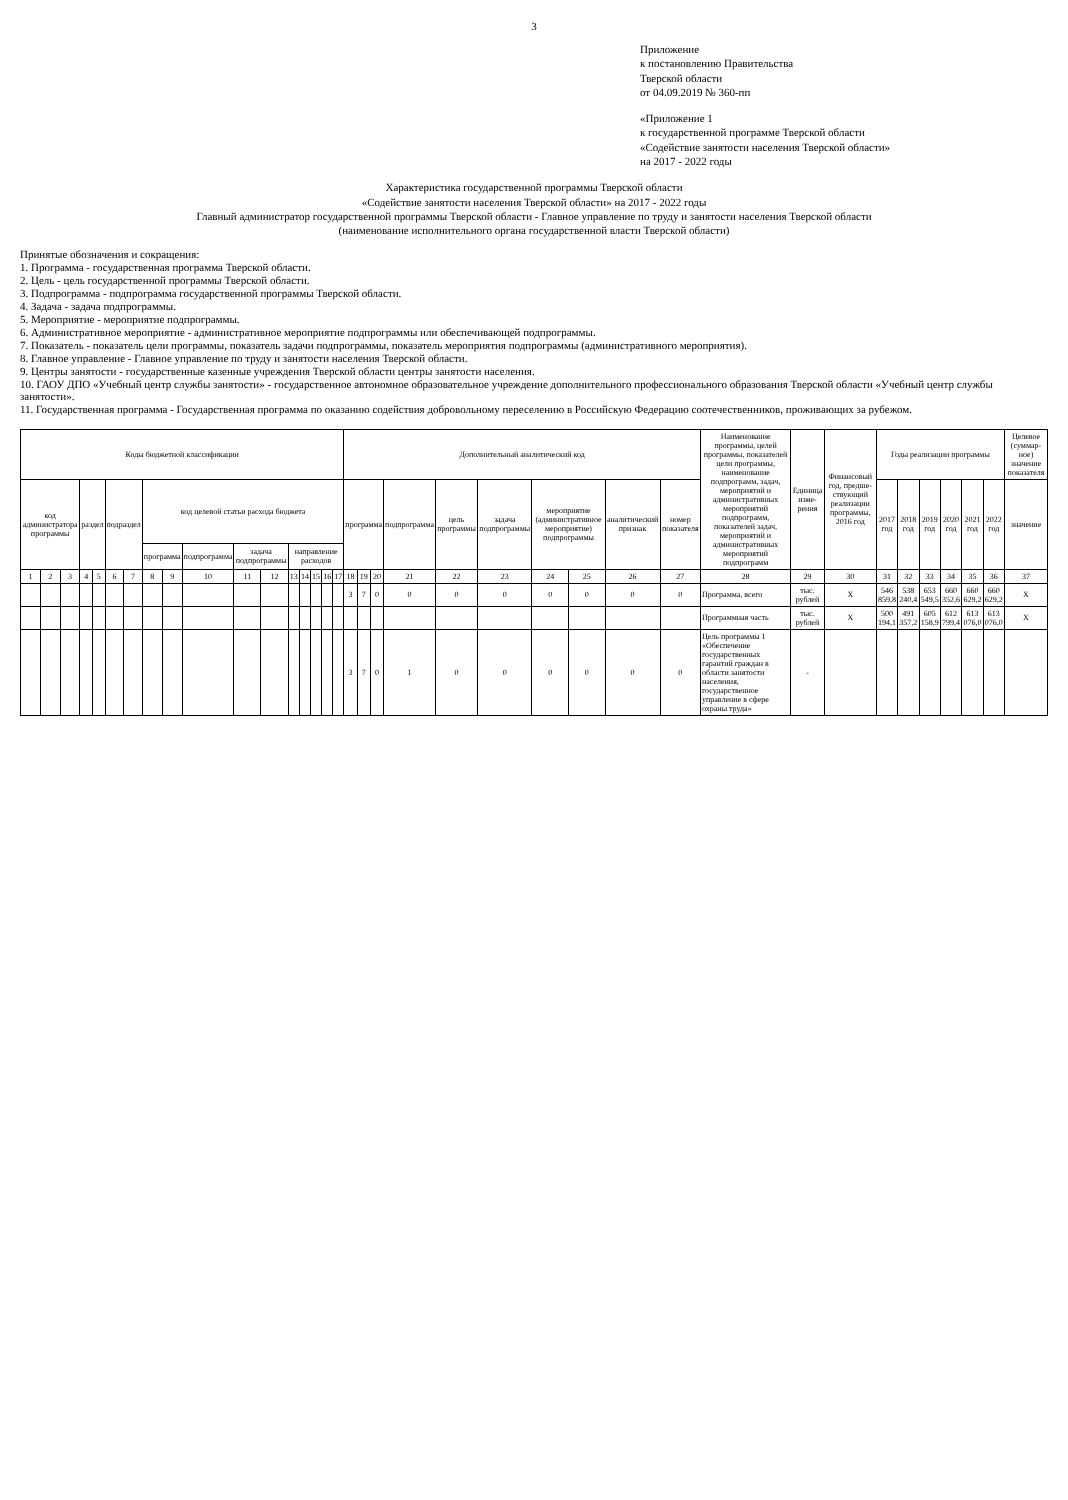3
Приложение
к постановлению Правительства
Тверской области
от 04.09.2019 № 360-пп
«Приложение 1
к государственной программе Тверской области
«Содействие занятости населения Тверской области»
на 2017 - 2022 годы
Характеристика государственной программы Тверской области
«Содействие занятости населения Тверской области» на 2017 - 2022 годы
Главный администратор государственной программы Тверской области - Главное управление по труду и занятости населения Тверской области
(наименование исполнительного органа государственной власти Тверской области)
Принятые обозначения и сокращения:
1. Программа - государственная программа Тверской области.
2. Цель - цель государственной программы Тверской области.
3. Подпрограмма - подпрограмма государственной программы Тверской области.
4. Задача - задача подпрограммы.
5. Мероприятие - мероприятие подпрограммы.
6. Административное мероприятие - административное мероприятие подпрограммы или обеспечивающей подпрограммы.
7. Показатель - показатель цели программы, показатель задачи подпрограммы, показатель мероприятия подпрограммы (административного мероприятия).
8. Главное управление - Главное управление по труду и занятости населения Тверской области.
9. Центры занятости - государственные казенные учреждения Тверской области центры занятости населения.
10. ГАОУ ДПО «Учебный центр службы занятости» - государственное автономное образовательное учреждение дополнительного профессионального образования Тверской области «Учебный центр службы занятости».
11. Государственная программа - Государственная программа по оказанию содействия добровольному переселению в Российскую Федерацию соотечественников, проживающих за рубежом.
| Коды бюджетной классификации | | | | | | | | | | | | | | | | | Дополнительный аналитический код | | | | | | | | | | Наименование программы, целей программы, показателей цели программы, наименование подпрограмм, задач, мероприятий и административных мероприятий подпрограмм, показателей задач, мероприятий и административных мероприятий подпрограмм | Единица изме-рения | Финансовый год, предше-ствующий реализации программы, 2016 год | Годы реализации программы | | | | | | Целевое (суммар-ное) значение показателя |
| --- | --- | --- | --- | --- | --- | --- | --- | --- | --- | --- | --- | --- | --- | --- | --- | --- | --- | --- | --- | --- | --- | --- | --- | --- | --- | --- | --- | --- | --- | --- | --- | --- | --- | --- | --- | --- |
| код администратора программы | | | раздел | | подраздел | | код целевой статьи расхода бюджета | | | | | | | | | | программа | | | подпрограмма | цель программы | задача подпрограммы | мероприятие (административное мероприятие) подпрограммы | | аналитический признак | номер показателя | | | | 2017 год | 2018 год | 2019 год | 2020 год | 2021 год | 2022 год | значение |
| | | | | | | | программа | | подпрограмма | задача подпрограммы | | направление расходов | | | | | | | | | | | | | | | | | | | | | | | | |
| 1 | 2 | 3 | 4 | 5 | 6 | 7 | 8 | 9 | 10 | 11 | 12 | 13 | 14 | 15 | 16 | 17 | 18 | 19 | 20 | 21 | 22 | 23 | 24 | 25 | 26 | 27 | 28 | 29 | 30 | 31 | 32 | 33 | 34 | 35 | 36 | 37 |
| | | | | | | | | | | | | | | | | | 3 | 7 | 0 | 0 | 0 | 0 | 0 | 0 | 0 | 0 | Программа, всего | тыс. рублей | X | 546 859,8 | 538 240,4 | 653 549,5 | 660 352,6 | 660 629,2 | 660 629,2 | X |
| | | | | | | | | | | | | | | | | | | | | | | | | | | | Программная часть | тыс. рублей | X | 500 194,1 | 491 357,2 | 605 158,9 | 612 799,4 | 613 076,0 | 613 076,0 | X |
| | | | | | | | | | | | | | | | | | 3 | 7 | 0 | 1 | 0 | 0 | 0 | 0 | 0 | 0 | Цель программы 1 «Обеспечение государственных гарантий граждан в области занятости населения, государственное управление в сфере охраны труда» | - | | | | | | | | |